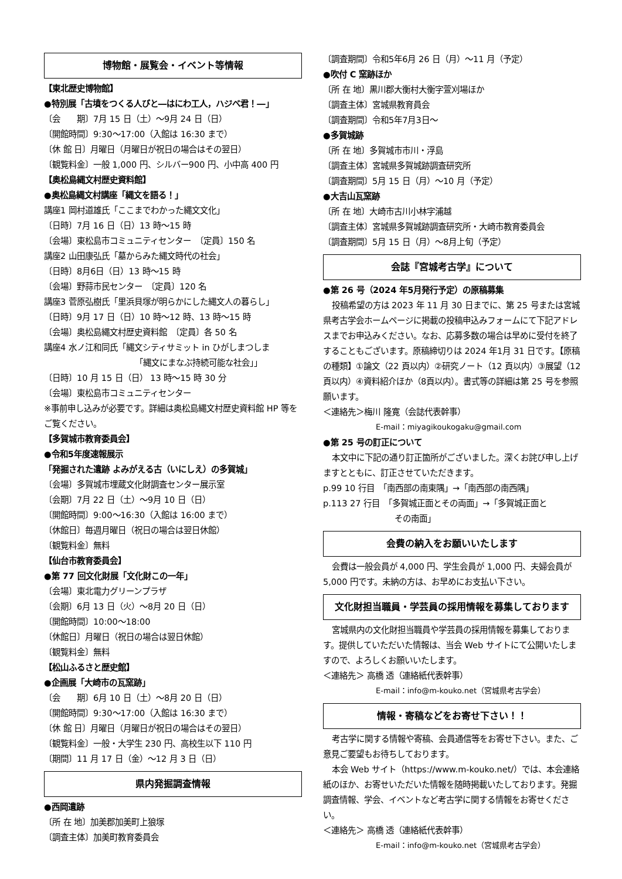博物館・展覧会・イベント等情報
【東北歴史博物館】
●特別展「古墳をつくる人びと―はにわ工人，ハジベ君！―」
〔会　　期〕7月 15 日（土）～9月 24 日（日）
〔開館時間〕9:30～17:00（入館は 16:30 まで）
〔休 館 日〕月曜日（月曜日が祝日の場合はその翌日）
〔観覧料金〕一般 1,000 円、シルバー900 円、小中高 400 円
【奥松島縄文村歴史資料館】
●奥松島縄文村講座「縄文を語る！」
講座1 岡村道雄氏「ここまでわかった縄文文化」
〔日時〕7月 16 日（日）13 時～15 時
〔会場〕東松島市コミュニティセンター　〔定員〕150 名
講座2 山田康弘氏「墓からみた縄文時代の社会」
〔日時〕8月6日（日）13 時～15 時
〔会場〕野蒜市民センター　〔定員〕120 名
講座3 菅原弘樹氏「里浜貝塚が明らかにした縄文人の暮らし」
〔日時〕9月 17 日（日）10 時～12 時、13 時～15 時
〔会場〕奥松島縄文村歴史資料館　〔定員〕各 50 名
講座4 水ノ江和同氏「縄文シティサミット in ひがしまつしま
「縄文にまなぶ持続可能な社会」」
〔日時〕10 月 15 日（日） 13 時～15 時 30 分
〔会場〕東松島市コミュニティセンター
※事前申し込みが必要です。詳細は奥松島縄文村歴史資料館 HP 等をご覧ください。
【多賀城市教育委員会】
●令和5年度速報展示
「発掘された遺跡 よみがえる古（いにしえ）の多賀城」
〔会場〕多賀城市埋蔵文化財調査センター展示室
〔会期〕7月 22 日（土）～9月 10 日（日）
〔開館時間〕9:00～16:30（入館は 16:00 まで）
〔休館日〕毎週月曜日（祝日の場合は翌日休館）
〔観覧料金〕無料
【仙台市教育委員会】
●第 77 回文化財展「文化財この一年」
〔会場〕東北電力グリーンプラザ
〔会期〕6月 13 日（火）～8月 20 日（日）
〔開館時間〕10:00～18:00
〔休館日〕月曜日（祝日の場合は翌日休館）
〔観覧料金〕無料
【松山ふるさと歴史館】
●企画展「大崎市の瓦窯跡」
〔会　　期〕6月 10 日（土）～8月 20 日（日）
〔開館時間〕9:30～17:00（入館は 16:30 まで）
〔休 館 日〕月曜日（月曜日が祝日の場合はその翌日）
〔観覧料金〕一般・大学生 230 円、高校生以下 110 円
〔期間〕11 月 17 日（金）～12 月 3 日（日）
県内発掘調査情報
●西岡遺跡
〔所 在 地〕加美郡加美町上狼塚
〔調査主体〕加美町教育委員会
〔調査期間〕令和5年6月 26 日（月）～11 月（予定）
●吹付 C 窯跡ほか
〔所 在 地〕黒川郡大衡村大衡字萱刈場ほか
〔調査主体〕宮城県教育員会
〔調査期間〕令和5年7月3日～
●多賀城跡
〔所 在 地〕多賀城市市川・浮島
〔調査主体〕宮城県多賀城跡調査研究所
〔調査期間〕5月 15 日（月）～10 月（予定）
●大吉山瓦窯跡
〔所 在 地〕大崎市古川小林字浦越
〔調査主体〕宮城県多賀城跡調査研究所・大崎市教育委員会
〔調査期間〕5月 15 日（月）～8月上旬（予定）
会誌『宮城考古学』について
●第 26 号（2024 年5月発行予定）の原稿募集
投稿希望の方は 2023 年 11 月 30 日までに、第 25 号または宮城県考古学会ホームページに掲載の投稿申込みフォームにて下記アドレスまでお申込みください。なお、応募多数の場合は早めに受付を終了することもございます。原稿締切りは 2024 年1月 31 日です。【原稿の種類】①論文（22 頁以内）②研究ノート（12 頁以内）③展望（12 頁以内）④資料紹介ほか（8頁以内）。書式等の詳細は第 25 号を参照願います。
＜連絡先＞梅川 隆寛（会誌代表幹事）
E-mail：miyagikoukogaku@gmail.com
●第 25 号の訂正について
本文中に下記の通り訂正箇所がございました。深くお詫び申し上げますとともに、訂正させていただきます。
p.99 10 行目　「南西部の南東隅」→「南西部の南西隅」
p.113 27 行目　「多賀城正面とその両面」→「多賀城正面と
その南面」
会費の納入をお願いいたします
会費は一般会員が 4,000 円、学生会員が 1,000 円、夫婦会員が 5,000 円です。未納の方は、お早めにお支払い下さい。
文化財担当職員・学芸員の採用情報を募集しております
宮城県内の文化財担当職員や学芸員の採用情報を募集しております。提供していただいた情報は、当会 Web サイトにて公開いたしますので、よろしくお願いいたします。
＜連絡先＞ 高橋 透（連絡紙代表幹事）
E-mail：info@m-kouko.net（宮城県考古学会）
情報・寄稿などをお寄せ下さい！！
考古学に関する情報や寄稿、会員通信等をお寄せ下さい。また、ご意見ご要望もお待ちしております。
本会 Web サイト（https://www.m-kouko.net/）では、本会連絡紙のほか、お寄せいただいた情報を随時掲載いたしております。発掘調査情報、学会、イベントなど考古学に関する情報をお寄せください。
＜連絡先＞ 高橋 透（連絡紙代表幹事）
E-mail：info@m-kouko.net（宮城県考古学会）